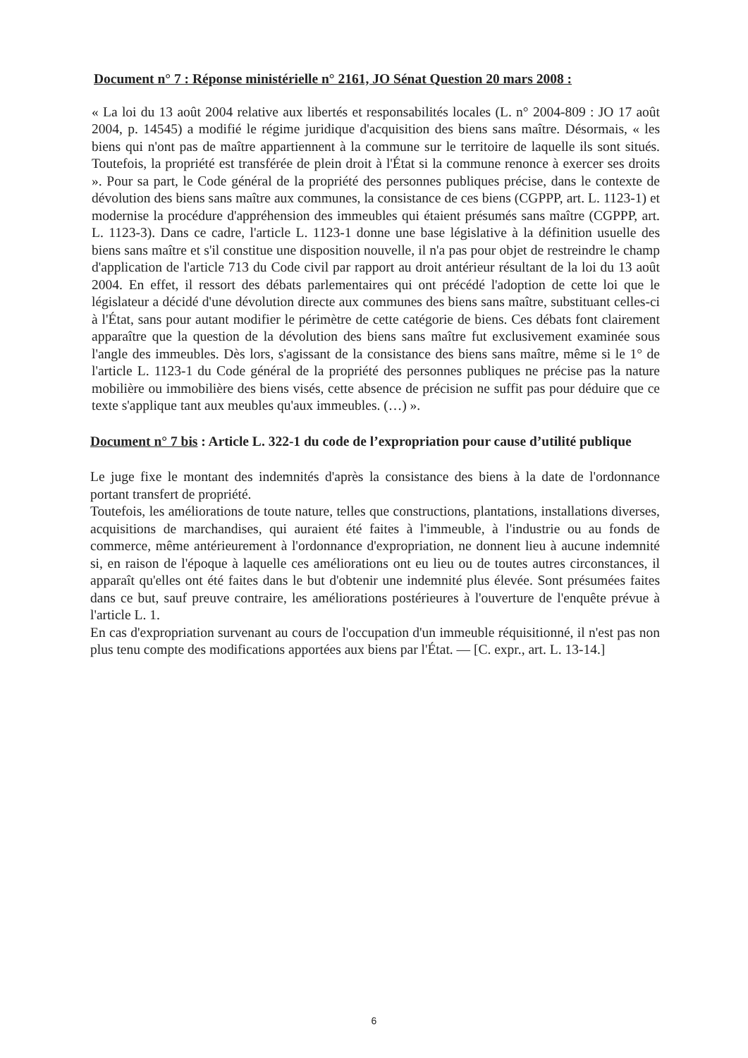Document n° 7 : Réponse ministérielle n° 2161, JO Sénat Question 20 mars 2008 :
« La loi du 13 août 2004 relative aux libertés et responsabilités locales (L. n° 2004-809 : JO 17 août 2004, p. 14545) a modifié le régime juridique d'acquisition des biens sans maître. Désormais, « les biens qui n'ont pas de maître appartiennent à la commune sur le territoire de laquelle ils sont situés. Toutefois, la propriété est transférée de plein droit à l'État si la commune renonce à exercer ses droits ». Pour sa part, le Code général de la propriété des personnes publiques précise, dans le contexte de dévolution des biens sans maître aux communes, la consistance de ces biens (CGPPP, art. L. 1123-1) et modernise la procédure d'appréhension des immeubles qui étaient présumés sans maître (CGPPP, art. L. 1123-3). Dans ce cadre, l'article L. 1123-1 donne une base législative à la définition usuelle des biens sans maître et s'il constitue une disposition nouvelle, il n'a pas pour objet de restreindre le champ d'application de l'article 713 du Code civil par rapport au droit antérieur résultant de la loi du 13 août 2004. En effet, il ressort des débats parlementaires qui ont précédé l'adoption de cette loi que le législateur a décidé d'une dévolution directe aux communes des biens sans maître, substituant celles-ci à l'État, sans pour autant modifier le périmètre de cette catégorie de biens. Ces débats font clairement apparaître que la question de la dévolution des biens sans maître fut exclusivement examinée sous l'angle des immeubles. Dès lors, s'agissant de la consistance des biens sans maître, même si le 1° de l'article L. 1123-1 du Code général de la propriété des personnes publiques ne précise pas la nature mobilière ou immobilière des biens visés, cette absence de précision ne suffit pas pour déduire que ce texte s'applique tant aux meubles qu'aux immeubles. (…) ».
Document n° 7 bis : Article L. 322-1 du code de l’expropriation pour cause d’utilité publique
Le juge fixe le montant des indemnités d'après la consistance des biens à la date de l'ordonnance portant transfert de propriété.
Toutefois, les améliorations de toute nature, telles que constructions, plantations, installations diverses, acquisitions de marchandises, qui auraient été faites à l'immeuble, à l'industrie ou au fonds de commerce, même antérieurement à l'ordonnance d'expropriation, ne donnent lieu à aucune indemnité si, en raison de l'époque à laquelle ces améliorations ont eu lieu ou de toutes autres circonstances, il apparaît qu'elles ont été faites dans le but d'obtenir une indemnité plus élevée. Sont présumées faites dans ce but, sauf preuve contraire, les améliorations postérieures à l'ouverture de l'enquête prévue à l'article L. 1.
En cas d'expropriation survenant au cours de l'occupation d'un immeuble réquisitionné, il n'est pas non plus tenu compte des modifications apportées aux biens par l'État. — [C. expr., art. L. 13-14.]
6